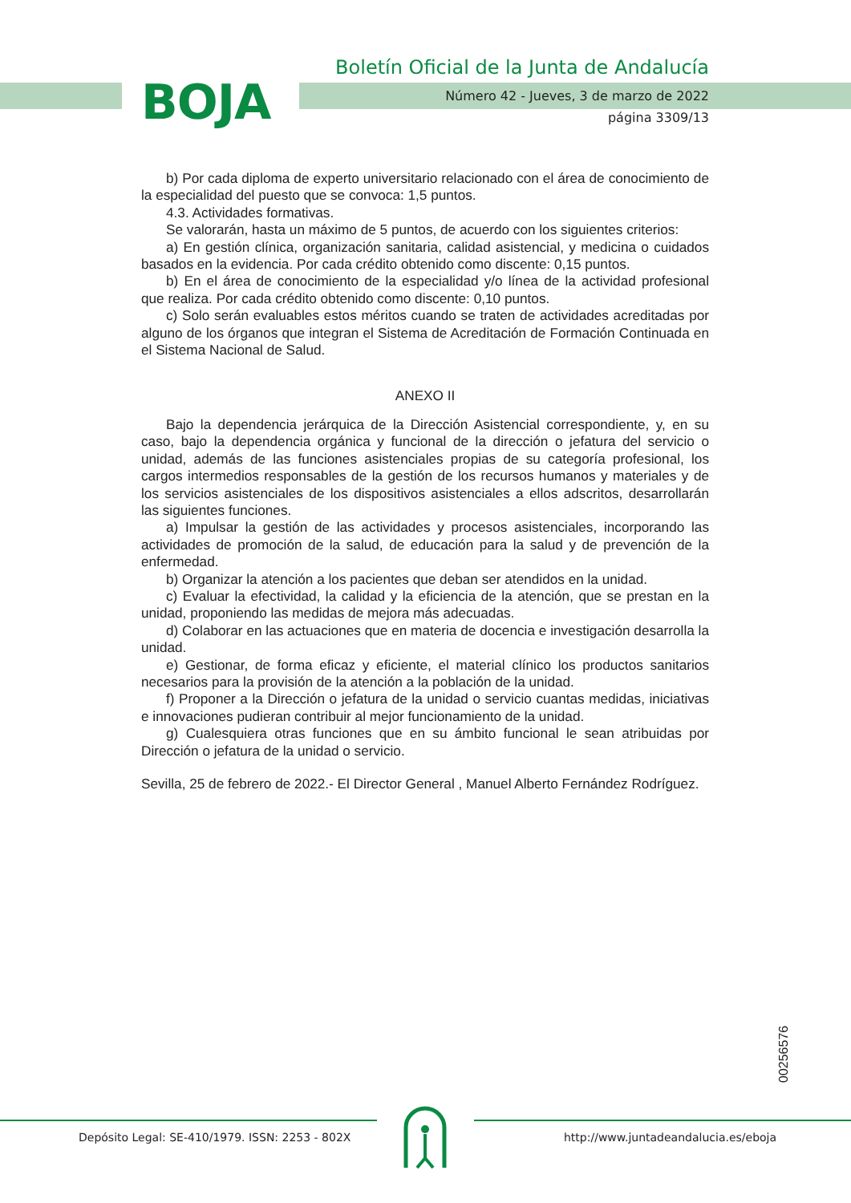BOJA
Boletín Oficial de la Junta de Andalucía
Número 42 - Jueves, 3 de marzo de 2022
página 3309/13
b) Por cada diploma de experto universitario relacionado con el área de conocimiento de la especialidad del puesto que se convoca: 1,5 puntos.
4.3. Actividades formativas.
Se valorarán, hasta un máximo de 5 puntos, de acuerdo con los siguientes criterios:
a) En gestión clínica, organización sanitaria, calidad asistencial, y medicina o cuidados basados en la evidencia. Por cada crédito obtenido como discente: 0,15 puntos.
b) En el área de conocimiento de la especialidad y/o línea de la actividad profesional que realiza. Por cada crédito obtenido como discente: 0,10 puntos.
c) Solo serán evaluables estos méritos cuando se traten de actividades acreditadas por alguno de los órganos que integran el Sistema de Acreditación de Formación Continuada en el Sistema Nacional de Salud.
ANEXO II
Bajo la dependencia jerárquica de la Dirección Asistencial correspondiente, y, en su caso, bajo la dependencia orgánica y funcional de la dirección o jefatura del servicio o unidad, además de las funciones asistenciales propias de su categoría profesional, los cargos intermedios responsables de la gestión de los recursos humanos y materiales y de los servicios asistenciales de los dispositivos asistenciales a ellos adscritos, desarrollarán las siguientes funciones.
a) Impulsar la gestión de las actividades y procesos asistenciales, incorporando las actividades de promoción de la salud, de educación para la salud y de prevención de la enfermedad.
b) Organizar la atención a los pacientes que deban ser atendidos en la unidad.
c) Evaluar la efectividad, la calidad y la eficiencia de la atención, que se prestan en la unidad, proponiendo las medidas de mejora más adecuadas.
d) Colaborar en las actuaciones que en materia de docencia e investigación desarrolla la unidad.
e) Gestionar, de forma eficaz y eficiente, el material clínico los productos sanitarios necesarios para la provisión de la atención a la población de la unidad.
f) Proponer a la Dirección o jefatura de la unidad o servicio cuantas medidas, iniciativas e innovaciones pudieran contribuir al mejor funcionamiento de la unidad.
g) Cualesquiera otras funciones que en su ámbito funcional le sean atribuidas por Dirección o jefatura de la unidad o servicio.
Sevilla, 25 de febrero de 2022.- El Director General , Manuel Alberto Fernández Rodríguez.
00256576
Depósito Legal: SE-410/1979. ISSN: 2253 - 802X
http://www.juntadeandalucia.es/eboja